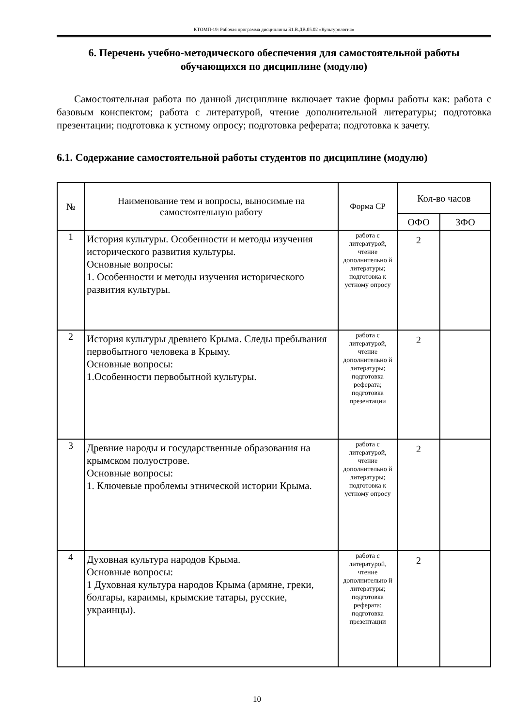КТОМП-19: Рабочая программа дисциплины Б1.В.ДВ.05.02 «Культурология»
6. Перечень учебно-методического обеспечения для самостоятельной работы обучающихся по дисциплине (модулю)
Самостоятельная работа по данной дисциплине включает такие формы работы как: работа с базовым конспектом; работа с литературой, чтение дополнительной литературы; подготовка презентации; подготовка к устному опросу; подготовка реферата; подготовка к зачету.
6.1. Содержание самостоятельной работы студентов по дисциплине (модулю)
| № | Наименование тем и вопросы, выносимые на самостоятельную работу | Форма СР | Кол-во часов | |
| --- | --- | --- | --- | --- |
| | | | ОФО | ЗФО |
| 1 | История культуры. Особенности и методы изучения исторического развития культуры. Основные вопросы: 1. Особенности и методы изучения исторического развития культуры. | работа с литературой, чтение дополнительно й литературы; подготовка к устному опросу | 2 | |
| 2 | История культуры древнего Крыма. Следы пребывания первобытного человека в Крыму. Основные вопросы: 1.Особенности первобытной культуры. | работа с литературой, чтение дополнительно й литературы; подготовка реферата; подготовка презентации | 2 | |
| 3 | Древние народы и государственные образования на крымском полуострове. Основные вопросы: 1. Ключевые проблемы этнической истории Крыма. | работа с литературой, чтение дополнительно й литературы; подготовка к устному опросу | 2 | |
| 4 | Духовная культура народов Крыма. Основные вопросы: 1 Духовная культура народов Крыма (армяне, греки, болгары, караимы, крымские татары, русские, украинцы). | работа с литературой, чтение дополнительно й литературы; подготовка реферата; подготовка презентации | 2 | |
10